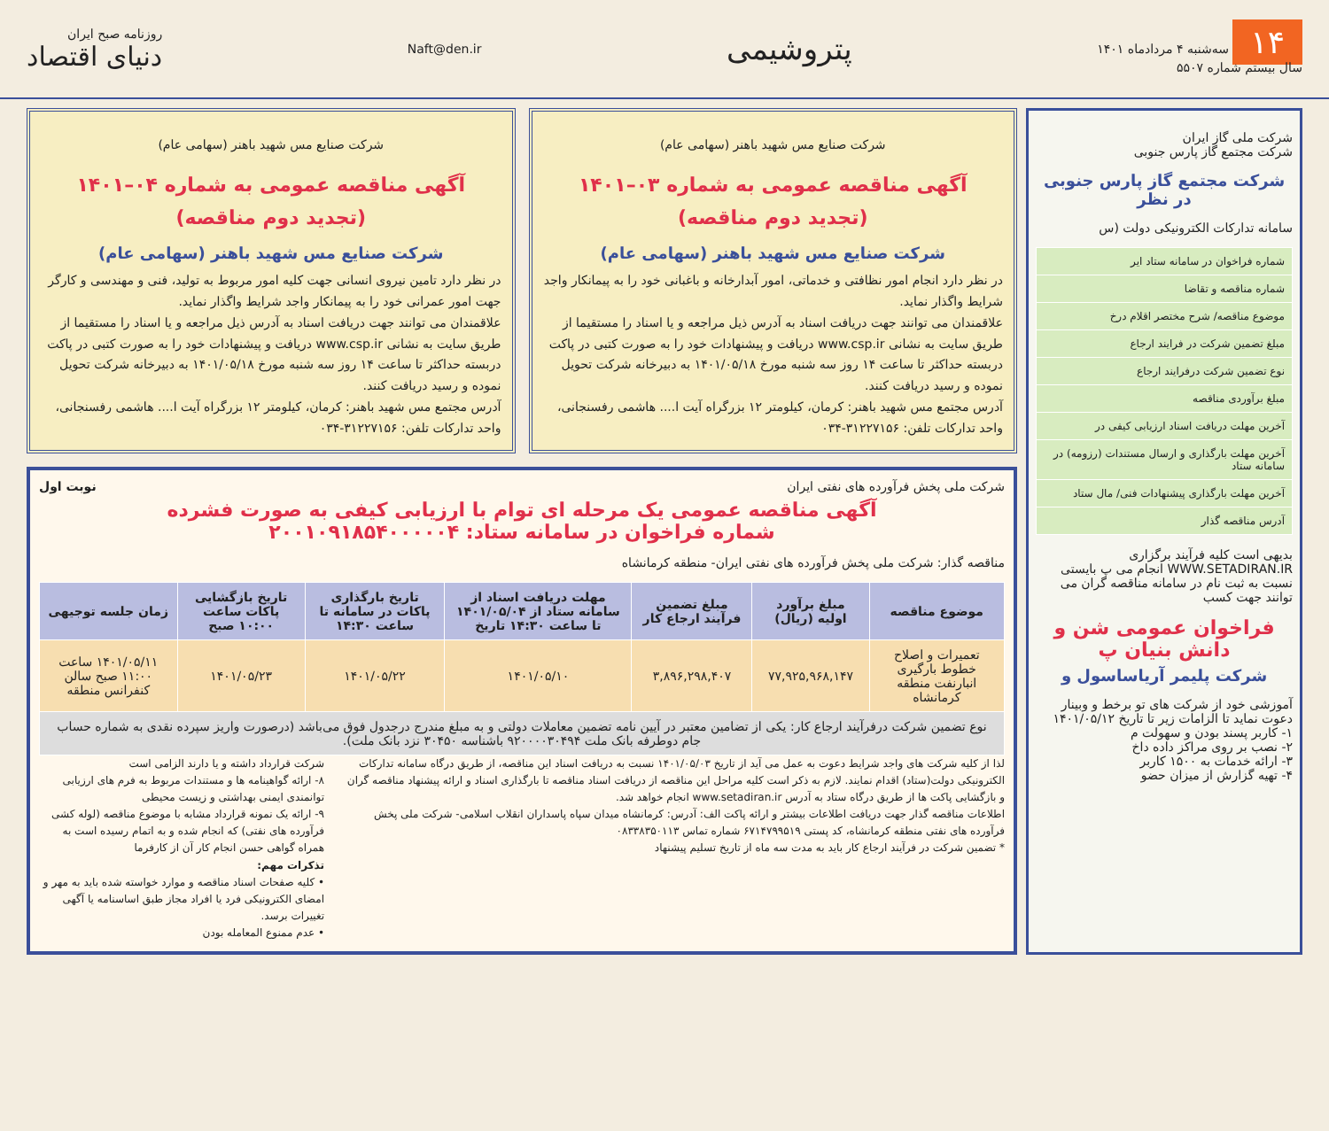۱۴ سه‌شنبه ۴ مردادماه ۱۴۰۱
سال بیستم شماره ۵۵۰۷
پتروشیمی
Naft@den.ir
روزنامه صبح ایران
دنیای اقتصاد
شرکت ملی گاز ایران
شرکت مجتمع گاز پارس جنوبی
شرکت مجتمع گاز پارس جنوبی در نظر
سامانه تدارکات الکترونیکی دولت (س
| شماره فراخوان در سامانه ستاد ایر |
| شماره مناقصه و تقاضا |
| موضوع مناقصه/ شرح مختصر اقلام درخ |
| مبلغ تضمین شرکت در فرایند ارجاع |
| نوع تضمین شرکت درفرایند ارجاع |
| مبلغ برآوردی مناقصه |
| آخرین مهلت دریافت اسناد ارزیابی کیفی در |
| آخرین مهلت بارگذاری و ارسال مستندات (رزومه) در سامانه ستاد |
| آخرین مهلت بارگذاری پیشنهادات فنی/ مال ستاد |
| آدرس مناقصه گذار |
بدیهی است کلیه فرآیند برگزاری WWW.SETADIRAN.IR انجام می پ بایستی نسبت به ثبت نام در سامانه مناقصه گران می توانند جهت کسب
فراخوان عمومی شن و دانش بنیان پ
شرکت پلیمر آریاساسول و
آموزشی خود از شرکت های تو برخط و وبینار دعوت نماید تا الزامات زیر تا تاریخ ۱۴۰۱/۰۵/۱۲
۱- کاربر پسند بودن و سهولت م
۲- نصب بر روی مراکز داده داخ
۳- ارائه خدمات به ۱۵۰۰ کاربر
۴- تهیه گزارش از میزان حضو
شرکت صنایع مس شهید باهنر (سهامی عام)
آگهی مناقصه عمومی به شماره ۰۳–۱۴۰۱
(تجدید دوم مناقصه)
شرکت صنایع مس شهید باهنر (سهامی عام)
در نظر دارد انجام امور نظافتی و خدماتی، امور آبدارخانه و باغبانی خود را به پیمانکار واجد شرایط واگذار نماید.
علاقمندان می توانند جهت دریافت اسناد به آدرس ذیل مراجعه و یا اسناد را مستقیما از طریق سایت به نشانی www.csp.ir دریافت و پیشنهادات خود را به صورت کتبی در پاکت دربسته حداکثر تا ساعت ۱۴ روز سه شنبه مورخ ۱۴۰۱/۰۵/۱۸ به دبیرخانه شرکت تحویل نموده و رسید دریافت کنند.
آدرس مجتمع مس شهید باهنر: کرمان، کیلومتر ۱۲ بزرگراه آیت ا.... هاشمی رفسنجانی، واحد تدارکات تلفن: ۳۱۲۲۷۱۵۶-۰۳۴
شرکت صنایع مس شهید باهنر (سهامی عام)
آگهی مناقصه عمومی به شماره ۰۴–۱۴۰۱
(تجدید دوم مناقصه)
شرکت صنایع مس شهید باهنر (سهامی عام)
در نظر دارد تامین نیروی انسانی جهت کلیه امور مربوط به تولید، فنی و مهندسی و کارگر جهت امور عمرانی خود را به پیمانکار واجد شرایط واگذار نماید.
علاقمندان می توانند جهت دریافت اسناد به آدرس ذیل مراجعه و یا اسناد را مستقیما از طریق سایت به نشانی www.csp.ir دریافت و پیشنهادات خود را به صورت کتبی در پاکت دربسته حداکثر تا ساعت ۱۴ روز سه شنبه مورخ ۱۴۰۱/۰۵/۱۸ به دبیرخانه شرکت تحویل نموده و رسید دریافت کنند.
آدرس مجتمع مس شهید باهنر: کرمان، کیلومتر ۱۲ بزرگراه آیت ا.... هاشمی رفسنجانی، واحد تدارکات تلفن: ۳۱۲۲۷۱۵۶-۰۳۴
شرکت ملی پخش فرآورده های نفتی ایران نوبت اول
آگهی مناقصه عمومی یک مرحله ای توام با ارزیابی کیفی به صورت فشرده
شماره فراخوان در سامانه ستاد: ۲۰۰۱۰۹۱۸۵۴۰۰۰۰۰۴
مناقصه گذار: شرکت ملی پخش فرآورده های نفتی ایران- منطقه کرمانشاه
| موضوع مناقصه | مبلغ برآورد اولیه (ریال) | مبلغ تضمین فرآیند ارجاع کار | مهلت دریافت اسناد از سامانه ستاد از ۱۴۰۱/۰۵/۰۴ تا ساعت ۱۴:۳۰ تاریخ | تاریخ بارگذاری پاکات در سامانه تا ساعت ۱۴:۳۰ | تاریخ بازگشایی پاکات ساعت ۱۰:۰۰ صبح | زمان جلسه توجیهی |
| --- | --- | --- | --- | --- | --- | --- |
| تعمیرات و اصلاح خطوط بارگیری انبارنفت منطقه کرمانشاه | ۷۷,۹۲۵,۹۶۸,۱۴۷ | ۳,۸۹۶,۲۹۸,۴۰۷ | ۱۴۰۱/۰۵/۱۰ | ۱۴۰۱/۰۵/۲۲ | ۱۴۰۱/۰۵/۲۳ | ۱۴۰۱/۰۵/۱۱ ساعت ۱۱:۰۰ صبح سالن کنفرانس منطقه |
| نوع تضمین شرکت درفرآیند ارجاع کار: یکی از تضامین معتبر در آیین نامه تضمین معاملات دولتی و به مبلغ مندرج درجدول فوق می‌باشد (درصورت واریز سپرده نقدی به شماره حساب جام دوطرفه بانک ملت ۹۲۰۰۰۰۳۰۴۹۴ باشناسه ۳۰۴۵۰ نزد بانک ملت). | | | | | | |
لذا از کلیه شرکت های واجد شرایط دعوت به عمل می آید از تاریخ ۱۴۰۱/۰۵/۰۳ نسبت به دریافت اسناد این مناقصه، از طریق درگاه سامانه تدارکات الکترونیکی دولت(ستاد) اقدام نمایند. لازم به ذکر است کلیه مراحل این مناقصه از دریافت اسناد مناقصه تا بارگذاری اسناد و ارائه پیشنهاد مناقصه گران و بازگشایی پاکت ها از طریق درگاه ستاد به آدرس www.setadiran.ir انجام خواهد شد.
اطلاعات مناقصه گذار جهت دریافت اطلاعات بیشتر و ارائه پاکت الف: آدرس: کرمانشاه میدان سپاه پاسداران انقلاب اسلامی- شرکت ملی پخش فرآورده های نفتی منطقه کرمانشاه، کد پستی ۶۷۱۴۷۹۹۵۱۹ شماره تماس ۰۸۳۳۸۳۵۰۱۱۳
* تضمین شرکت در فرآیند ارجاع کار باید به مدت سه ماه از تاریخ تسلیم پیشنهاد
شرکت قرارداد داشته و یا دارند الزامی است
۸- ارائه گواهینامه ها و مستندات مربوط به فرم های ارزیابی توانمندی ایمنی بهداشتی و زیست محیطی
۹- ارائه یک نمونه قرارداد مشابه با موضوع مناقصه (لوله کشی فرآورده های نفتی) که انجام شده و به اتمام رسیده است به همراه گواهی حسن انجام کار آن از کارفرما
تذکرات مهم:
• کلیه صفحات اسناد مناقصه و موارد خواسته شده باید به مهر و امضای الکترونیکی فرد یا افراد مجاز طبق اساسنامه یا آگهی تغییرات برسد.
• عدم ممنوع المعامله بودن